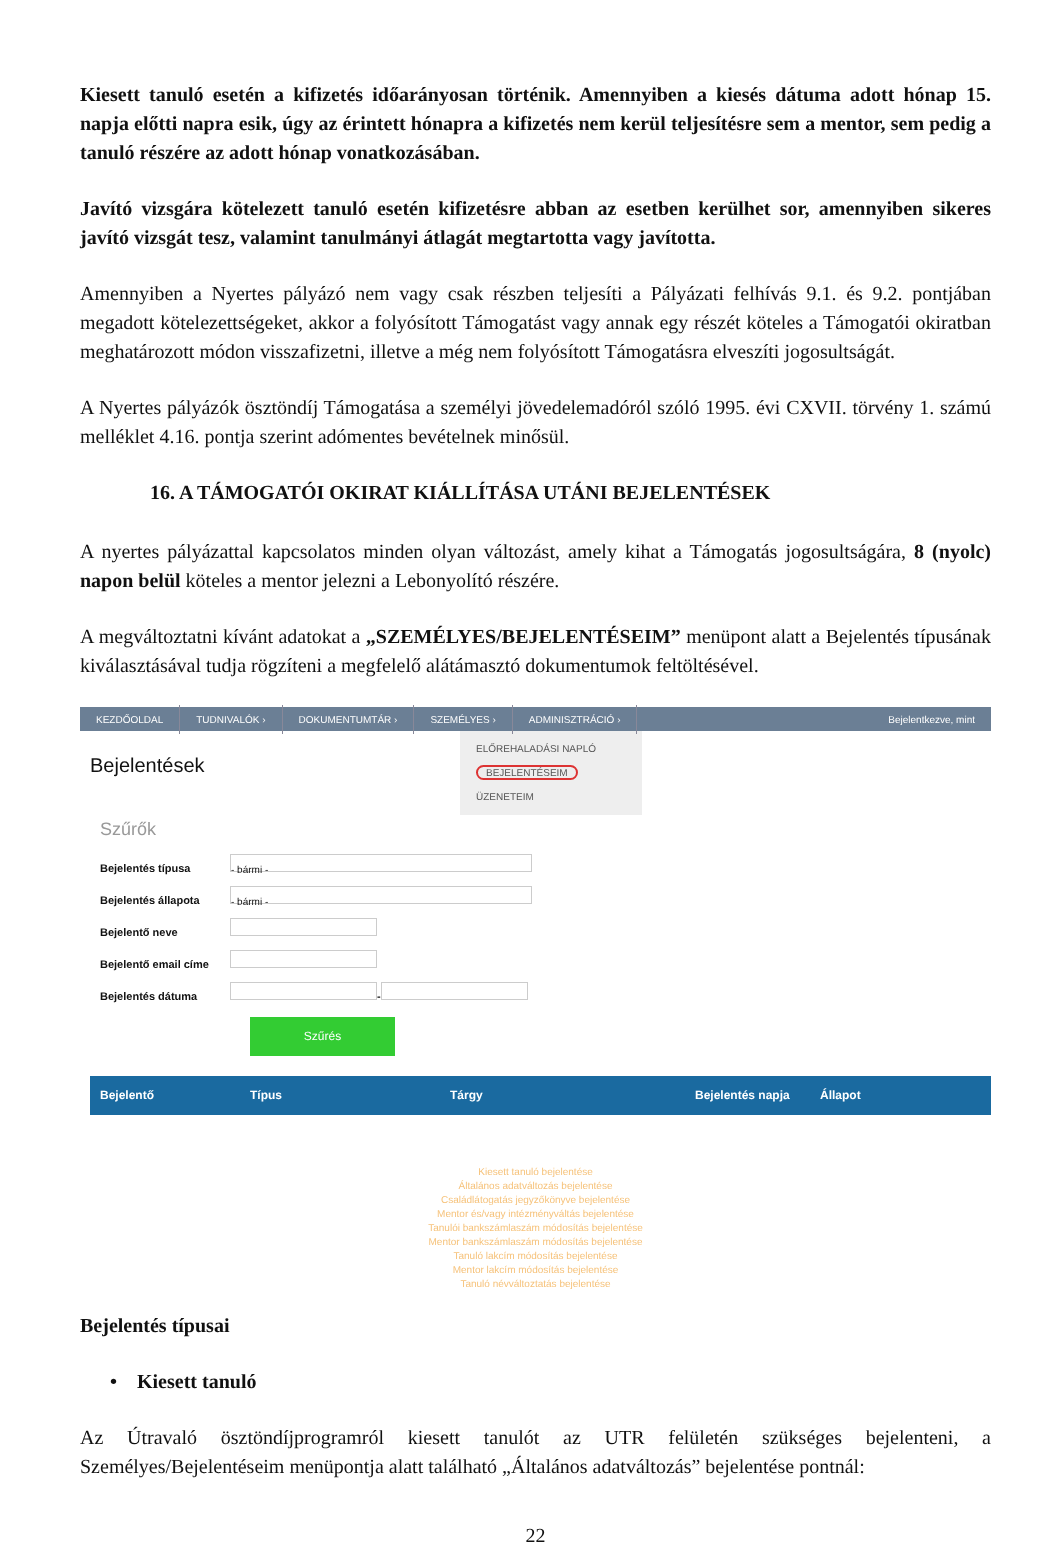Kiesett tanuló esetén a kifizetés időarányosan történik. Amennyiben a kiesés dátuma adott hónap 15. napja előtti napra esik, úgy az érintett hónapra a kifizetés nem kerül teljesítésre sem a mentor, sem pedig a tanuló részére az adott hónap vonatkozásában.
Javító vizsgára kötelezett tanuló esetén kifizetésre abban az esetben kerülhet sor, amennyiben sikeres javító vizsgát tesz, valamint tanulmányi átlagát megtartotta vagy javította.
Amennyiben a Nyertes pályázó nem vagy csak részben teljesíti a Pályázati felhívás 9.1. és 9.2. pontjában megadott kötelezettségeket, akkor a folyósított Támogatást vagy annak egy részét köteles a Támogatói okiratban meghatározott módon visszafizetni, illetve a még nem folyósított Támogatásra elveszíti jogosultságát.
A Nyertes pályázók ösztöndíj Támogatása a személyi jövedelemadóról szóló 1995. évi CXVII. törvény 1. számú melléklet 4.16. pontja szerint adómentes bevételnek minősül.
16. A TÁMOGATÓI OKIRAT KIÁLLÍTÁSA UTÁNI BEJELENTÉSEK
A nyertes pályázattal kapcsolatos minden olyan változást, amely kihat a Támogatás jogosultságára, 8 (nyolc) napon belül köteles a mentor jelezni a Lebonyolító részére.
A megváltoztatni kívánt adatokat a „SZEMÉLYES/BEJELENTÉSEIM” menüpont alatt a Bejelentés típusának kiválasztásával tudja rögzíteni a megfelelő alátámasztó dokumentumok feltöltésével.
KEZDŐOLDAL TUDNIVALÓK › DOKUMENTUMTÁR › SZEMÉLYES › ADMINISZTRÁCIÓ › Bejelentkezve, mint
Bejelentések
ELŐREHALADÁSI NAPLÓ
BEJELENTÉSEIM
ÜZENETEIM
Szűrők
Bejelentés típusa
- bármi -
Bejelentés állapota
- bármi -
Bejelentő neve
Bejelentő email címe
Bejelentés dátuma
-
Szűrés
Bejelentő Típus Tárgy Bejelentés napja Állapot
Kiesett tanuló bejelentése
Általános adatváltozás bejelentése
Családlátogatás jegyzőkönyve bejelentése
Mentor és/vagy intézményváltás bejelentése
Tanulói bankszámlaszám módosítás bejelentése
Mentor bankszámlaszám módosítás bejelentése
Tanuló lakcím módosítás bejelentése
Mentor lakcím módosítás bejelentése
Tanuló névváltoztatás bejelentése
Bejelentés típusai
• Kiesett tanuló
Az Útravaló ösztöndíjprogramról kiesett tanulót az UTR felületén szükséges bejelenteni, a Személyes/Bejelentéseim menüpontja alatt található „Általános adatváltozás” bejelentése pontnál:
22